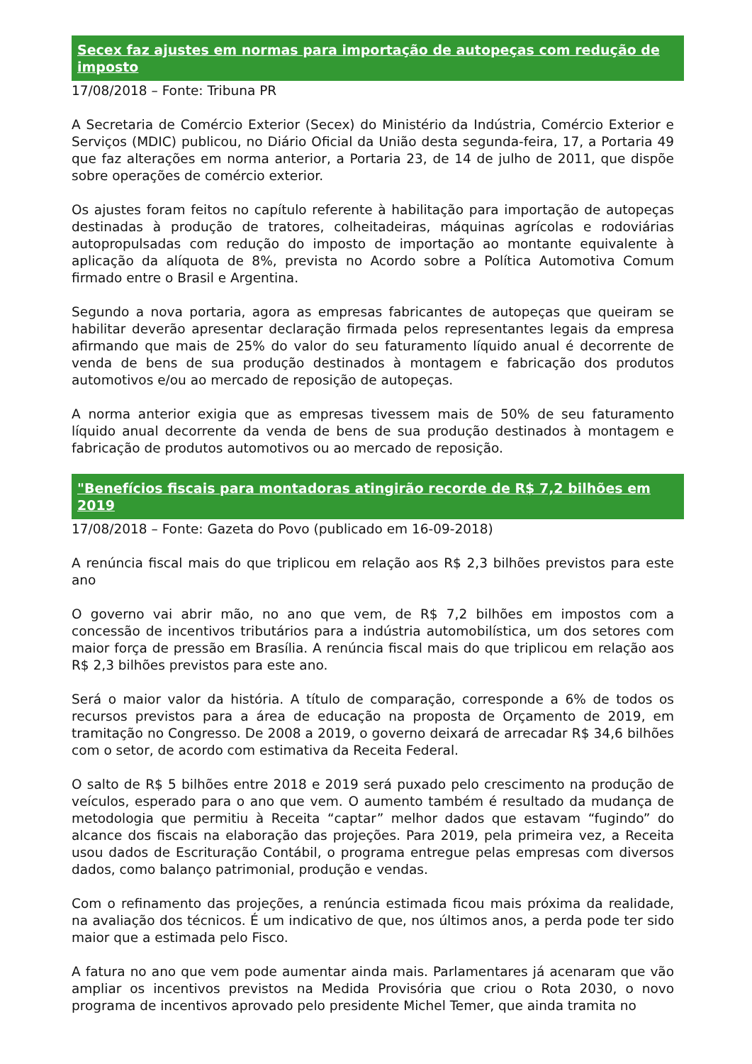Secex faz ajustes em normas para importação de autopeças com redução de imposto
17/08/2018 – Fonte: Tribuna PR
A Secretaria de Comércio Exterior (Secex) do Ministério da Indústria, Comércio Exterior e Serviços (MDIC) publicou, no Diário Oficial da União desta segunda-feira, 17, a Portaria 49 que faz alterações em norma anterior, a Portaria 23, de 14 de julho de 2011, que dispõe sobre operações de comércio exterior.
Os ajustes foram feitos no capítulo referente à habilitação para importação de autopeças destinadas à produção de tratores, colheitadeiras, máquinas agrícolas e rodoviárias autopropulsadas com redução do imposto de importação ao montante equivalente à aplicação da alíquota de 8%, prevista no Acordo sobre a Política Automotiva Comum firmado entre o Brasil e Argentina.
Segundo a nova portaria, agora as empresas fabricantes de autopeças que queiram se habilitar deverão apresentar declaração firmada pelos representantes legais da empresa afirmando que mais de 25% do valor do seu faturamento líquido anual é decorrente de venda de bens de sua produção destinados à montagem e fabricação dos produtos automotivos e/ou ao mercado de reposição de autopeças.
A norma anterior exigia que as empresas tivessem mais de 50% de seu faturamento líquido anual decorrente da venda de bens de sua produção destinados à montagem e fabricação de produtos automotivos ou ao mercado de reposição.
"Benefícios fiscais para montadoras atingirão recorde de R$ 7,2 bilhões em 2019
17/08/2018 – Fonte: Gazeta do Povo (publicado em 16-09-2018)
A renúncia fiscal mais do que triplicou em relação aos R$ 2,3 bilhões previstos para este ano
O governo vai abrir mão, no ano que vem, de R$ 7,2 bilhões em impostos com a concessão de incentivos tributários para a indústria automobilística, um dos setores com maior força de pressão em Brasília. A renúncia fiscal mais do que triplicou em relação aos R$ 2,3 bilhões previstos para este ano.
Será o maior valor da história. A título de comparação, corresponde a 6% de todos os recursos previstos para a área de educação na proposta de Orçamento de 2019, em tramitação no Congresso. De 2008 a 2019, o governo deixará de arrecadar R$ 34,6 bilhões com o setor, de acordo com estimativa da Receita Federal.
O salto de R$ 5 bilhões entre 2018 e 2019 será puxado pelo crescimento na produção de veículos, esperado para o ano que vem. O aumento também é resultado da mudança de metodologia que permitiu à Receita “captar” melhor dados que estavam “fugindo” do alcance dos fiscais na elaboração das projeções. Para 2019, pela primeira vez, a Receita usou dados de Escrituração Contábil, o programa entregue pelas empresas com diversos dados, como balanço patrimonial, produção e vendas.
Com o refinamento das projeções, a renúncia estimada ficou mais próxima da realidade, na avaliação dos técnicos. É um indicativo de que, nos últimos anos, a perda pode ter sido maior que a estimada pelo Fisco.
A fatura no ano que vem pode aumentar ainda mais. Parlamentares já acenaram que vão ampliar os incentivos previstos na Medida Provisória que criou o Rota 2030, o novo programa de incentivos aprovado pelo presidente Michel Temer, que ainda tramita no